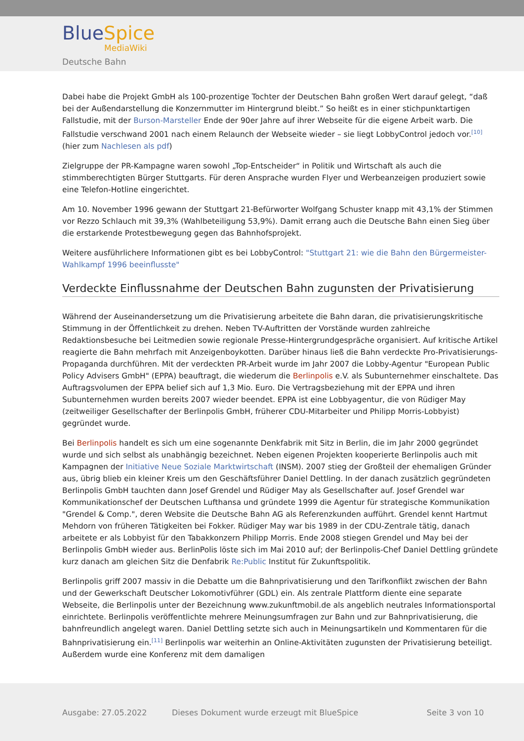BlueSpice
MediaWiki
Deutsche Bahn
Dabei habe die Projekt GmbH als 100-prozentige Tochter der Deutschen Bahn großen Wert darauf gelegt, “daß bei der Außendarstellung die Konzernmutter im Hintergrund bleibt.” So heißt es in einer stichpunktartigen Fallstudie, mit der Burson-Marsteller Ende der 90er Jahre auf ihrer Webseite für die eigene Arbeit warb. Die Fallstudie verschwand 2001 nach einem Relaunch der Webseite wieder – sie liegt LobbyControl jedoch vor.<sup>[10]</sup> (hier zum Nachlesen als pdf)
Zielgruppe der PR-Kampagne waren sowohl „Top-Entscheider“ in Politik und Wirtschaft als auch die stimmberechtigten Bürger Stuttgarts. Für deren Ansprache wurden Flyer und Werbeanzeigen produziert sowie eine Telefon-Hotline eingerichtet.
Am 10. November 1996 gewann der Stuttgart 21-Befürworter Wolfgang Schuster knapp mit 43,1% der Stimmen vor Rezzo Schlauch mit 39,3% (Wahlbeteiligung 53,9%). Damit errang auch die Deutsche Bahn einen Sieg über die erstarkende Protestbewegung gegen das Bahnhofsprojekt.
Weitere ausführlichere Informationen gibt es bei LobbyControl: "Stuttgart 21: wie die Bahn den Bürgermeister-Wahlkampf 1996 beeinflusste"
Verdeckte Einflussnahme der Deutschen Bahn zugunsten der Privatisierung
Während der Auseinandersetzung um die Privatisierung arbeitete die Bahn daran, die privatisierungskritische Stimmung in der Öffentlichkeit zu drehen. Neben TV-Auftritten der Vorstände wurden zahlreiche Redaktionsbesuche bei Leitmedien sowie regionale Presse-Hintergrundgespräche organisiert. Auf kritische Artikel reagierte die Bahn mehrfach mit Anzeigenboykotten. Darüber hinaus ließ die Bahn verdeckte Pro-Privatisierungs-Propaganda durchführen. Mit der verdeckten PR-Arbeit wurde im Jahr 2007 die Lobby-Agentur "European Public Policy Advisers GmbH" (EPPA) beauftragt, die wiederum die Berlinpolis e.V. als Subunternehmer einschaltete. Das Auftragsvolumen der EPPA belief sich auf 1,3 Mio. Euro. Die Vertragsbeziehung mit der EPPA und ihren Subunternehmen wurden bereits 2007 wieder beendet. EPPA ist eine Lobbyagentur, die von Rüdiger May (zeitweiliger Gesellschafter der Berlinpolis GmbH, früherer CDU-Mitarbeiter und Philipp Morris-Lobbyist) gegründet wurde.
Bei Berlinpolis handelt es sich um eine sogenannte Denkfabrik mit Sitz in Berlin, die im Jahr 2000 gegründet wurde und sich selbst als unabhängig bezeichnet. Neben eigenen Projekten kooperierte Berlinpolis auch mit Kampagnen der Initiative Neue Soziale Marktwirtschaft (INSM). 2007 stieg der Großteil der ehemaligen Gründer aus, übrig blieb ein kleiner Kreis um den Geschäftsführer Daniel Dettling. In der danach zusätzlich gegründeten Berlinpolis GmbH tauchten dann Josef Grendel und Rüdiger May als Gesellschafter auf. Josef Grendel war Kommunikationschef der Deutschen Lufthansa und gründete 1999 die Agentur für strategische Kommunikation "Grendel & Comp.", deren Website die Deutsche Bahn AG als Referenzkunden aufführt. Grendel kennt Hartmut Mehdorn von früheren Tätigkeiten bei Fokker. Rüdiger May war bis 1989 in der CDU-Zentrale tätig, danach arbeitete er als Lobbyist für den Tabakkonzern Philipp Morris. Ende 2008 stiegen Grendel und May bei der Berlinpolis GmbH wieder aus. BerlinPolis löste sich im Mai 2010 auf; der Berlinpolis-Chef Daniel Dettling gründete kurz danach am gleichen Sitz die Denfabrik Re:Public Institut für Zukunftspolitik.
Berlinpolis griff 2007 massiv in die Debatte um die Bahnprivatisierung und den Tarifkonflikt zwischen der Bahn und der Gewerkschaft Deutscher Lokomotivführer (GDL) ein. Als zentrale Plattform diente eine separate Webseite, die Berlinpolis unter der Bezeichnung www.zukunftmobil.de als angeblich neutrales Informationsportal einrichtete. Berlinpolis veröffentlichte mehrere Meinungsumfragen zur Bahn und zur Bahnprivatisierung, die bahnfreundlich angelegt waren. Daniel Dettling setzte sich auch in Meinungsartikeln und Kommentaren für die Bahnprivatisierung ein.<sup>[11]</sup> Berlinpolis war weiterhin an Online-Aktivitäten zugunsten der Privatisierung beteiligt. Außerdem wurde eine Konferenz mit dem damaligen
Ausgabe: 27.05.2022 Dieses Dokument wurde erzeugt mit BlueSpice Seite 3 von 10